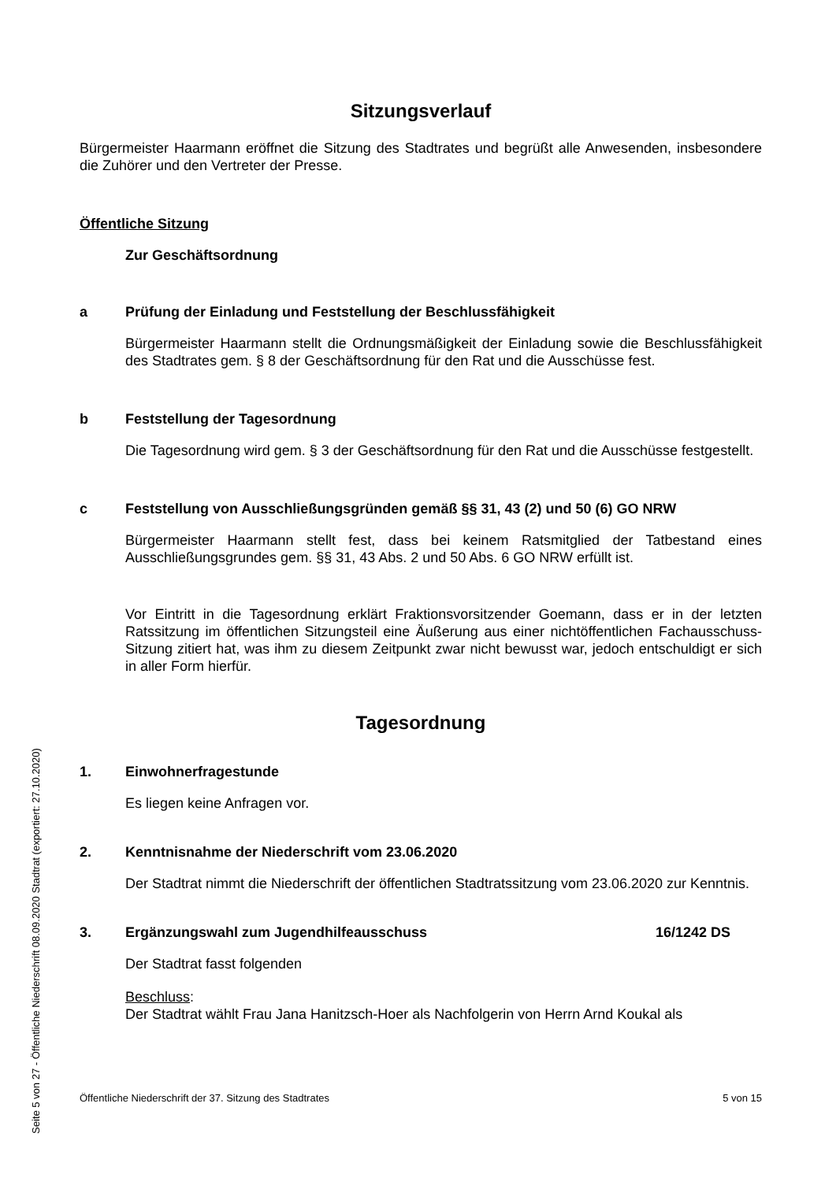Sitzungsverlauf
Bürgermeister Haarmann eröffnet die Sitzung des Stadtrates und begrüßt alle Anwesenden, insbesondere die Zuhörer und den Vertreter der Presse.
Öffentliche Sitzung
Zur Geschäftsordnung
a Prüfung der Einladung und Feststellung der Beschlussfähigkeit
Bürgermeister Haarmann stellt die Ordnungsmäßigkeit der Einladung sowie die Beschlussfähigkeit des Stadtrates gem. § 8 der Geschäftsordnung für den Rat und die Ausschüsse fest.
b Feststellung der Tagesordnung
Die Tagesordnung wird gem. § 3 der Geschäftsordnung für den Rat und die Ausschüsse festgestellt.
c Feststellung von Ausschließungsgründen gemäß §§ 31, 43 (2) und 50 (6) GO NRW
Bürgermeister Haarmann stellt fest, dass bei keinem Ratsmitglied der Tatbestand eines Ausschließungsgrundes gem. §§ 31, 43 Abs. 2 und 50 Abs. 6 GO NRW erfüllt ist.
Vor Eintritt in die Tagesordnung erklärt Fraktionsvorsitzender Goemann, dass er in der letzten Ratssitzung im öffentlichen Sitzungsteil eine Äußerung aus einer nichtöffentlichen Fachausschuss-Sitzung zitiert hat, was ihm zu diesem Zeitpunkt zwar nicht bewusst war, jedoch entschuldigt er sich in aller Form hierfür.
Tagesordnung
1. Einwohnerfragestunde
Es liegen keine Anfragen vor.
2. Kenntnisnahme der Niederschrift vom 23.06.2020
Der Stadtrat nimmt die Niederschrift der öffentlichen Stadtratssitzung vom 23.06.2020 zur Kenntnis.
3. Ergänzungswahl zum Jugendhilfeausschuss 16/1242 DS
Der Stadtrat fasst folgenden
Beschluss:
Der Stadtrat wählt Frau Jana Hanitzsch-Hoer als Nachfolgerin von Herrn Arnd Koukal als
Öffentliche Niederschrift der 37. Sitzung des Stadtrates 5 von 15
Seite 5 von 27 - Öffentliche Niederschrift 08.09.2020 Stadtrat (exportiert: 27.10.2020)